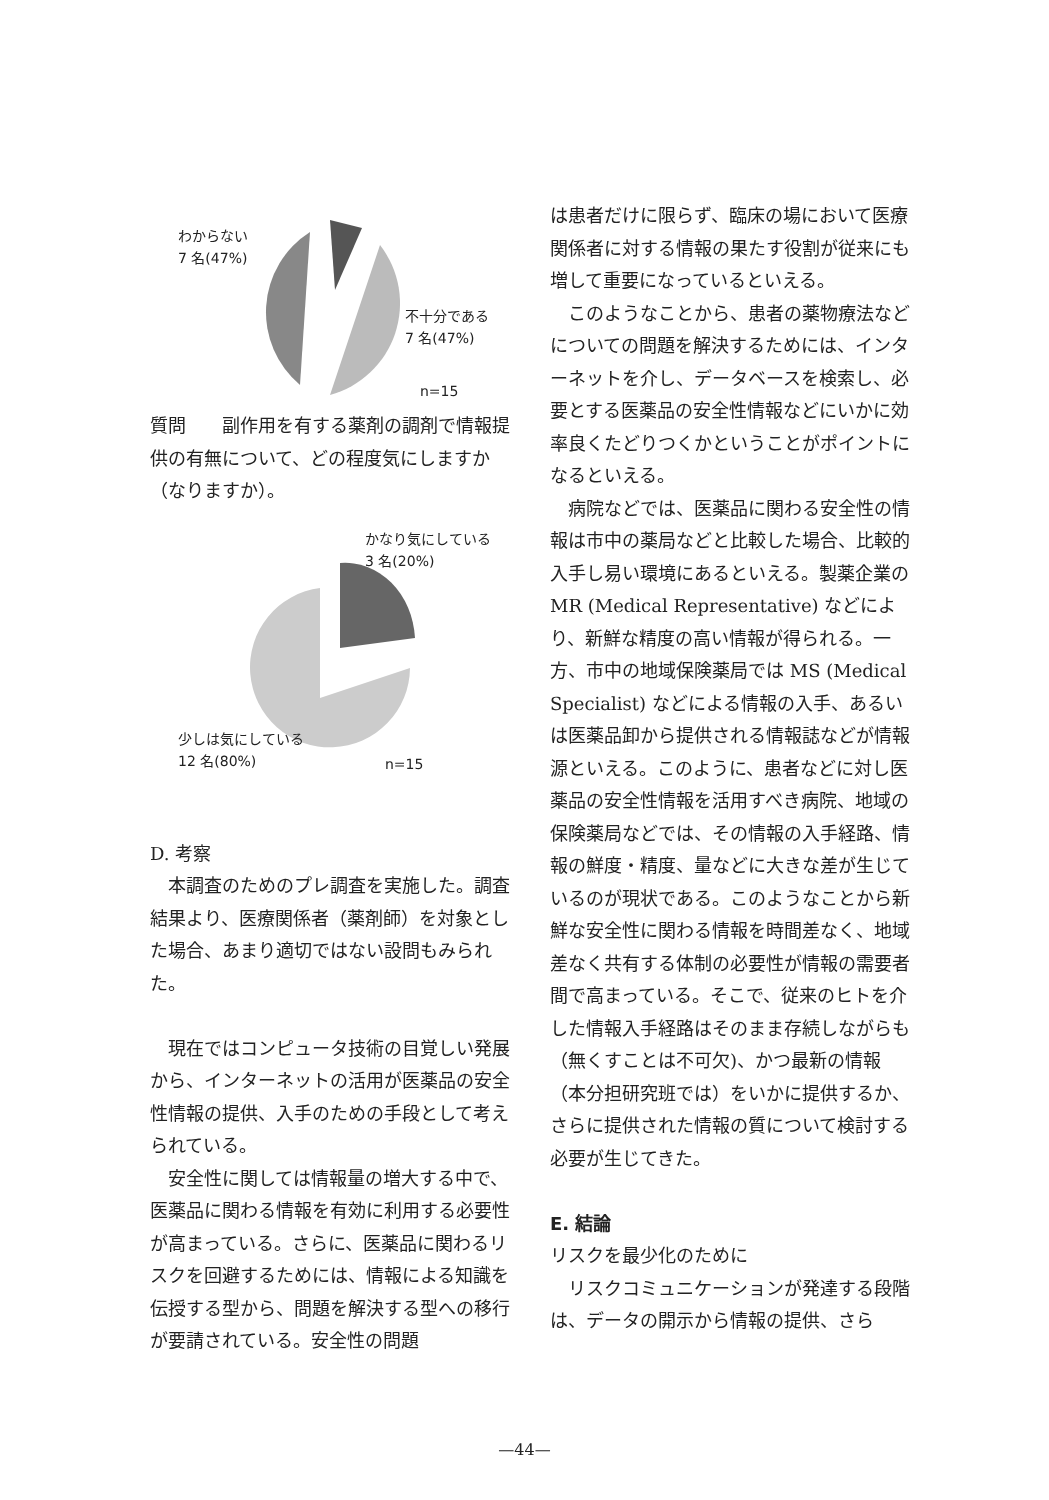わからない
7 名(47%)
不十分である
7 名(47%)
n=15
質問　　副作用を有する薬剤の調剤で情報提供の有無について、どの程度気にしますか（なりますか）。
かなり気にしている
3 名(20%)
少しは気にしている
12 名(80%)
n=15
D. 考察
本調査のためのプレ調査を実施した。調査結果より、医療関係者（薬剤師）を対象とした場合、あまり適切ではない設問もみられた。
現在ではコンピュータ技術の目覚しい発展から、インターネットの活用が医薬品の安全性情報の提供、入手のための手段として考えられている。
安全性に関しては情報量の増大する中で、医薬品に関わる情報を有効に利用する必要性が高まっている。さらに、医薬品に関わるリスクを回避するためには、情報による知識を伝授する型から、問題を解決する型への移行が要請されている。安全性の問題
は患者だけに限らず、臨床の場において医療関係者に対する情報の果たす役割が従来にも増して重要になっているといえる。
このようなことから、患者の薬物療法などについての問題を解決するためには、インターネットを介し、データベースを検索し、必要とする医薬品の安全性情報などにいかに効率良くたどりつくかということがポイントになるといえる。
病院などでは、医薬品に関わる安全性の情報は市中の薬局などと比較した場合、比較的入手し易い環境にあるといえる。製薬企業の MR (Medical Representative) などにより、新鮮な精度の高い情報が得られる。一方、市中の地域保険薬局では MS (Medical Specialist) などによる情報の入手、あるいは医薬品卸から提供される情報誌などが情報源といえる。このように、患者などに対し医薬品の安全性情報を活用すべき病院、地域の保険薬局などでは、その情報の入手経路、情報の鮮度・精度、量などに大きな差が生じているのが現状である。このようなことから新鮮な安全性に関わる情報を時間差なく、地域差なく共有する体制の必要性が情報の需要者間で高まっている。そこで、従来のヒトを介した情報入手経路はそのまま存続しながらも（無くすことは不可欠)、かつ最新の情報（本分担研究班では）をいかに提供するか、さらに提供された情報の質について検討する必要が生じてきた。
E. 結論
リスクを最少化のために
リスクコミュニケーションが発達する段階は、データの開示から情報の提供、さら
—44—